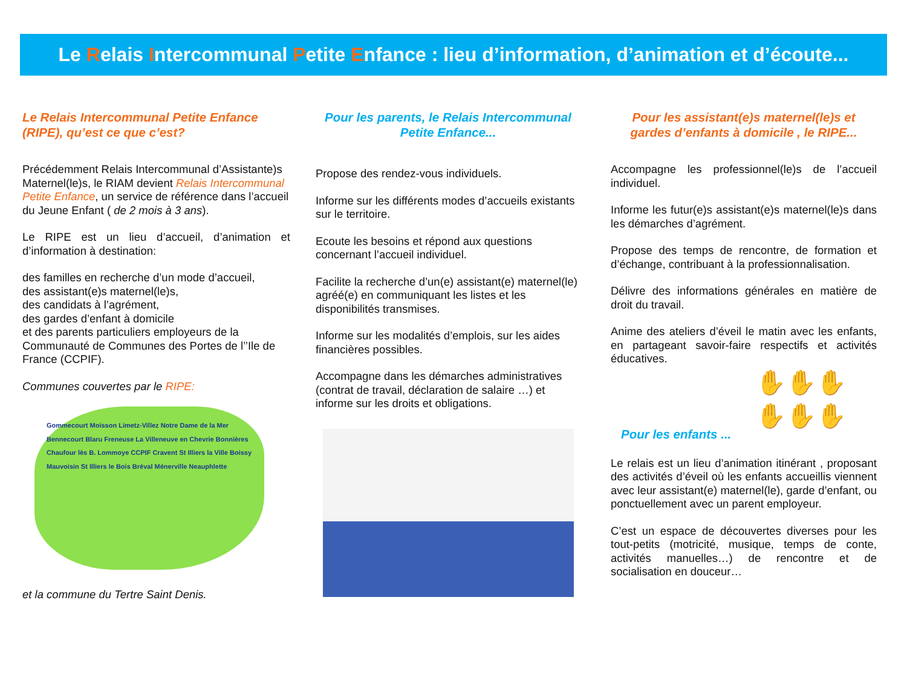Le Relais Intercommunal Petite Enfance : lieu d’information, d’animation et d’écoute...
Le Relais Intercommunal Petite Enfance (RIPE), qu’est ce que c’est?
Précédemment Relais Intercommunal d’Assistante)s Maternel(le)s, le RIAM devient Relais Intercommunal Petite Enfance, un service de référence dans l’accueil du Jeune Enfant ( de 2 mois à 3 ans).
Le RIPE est un lieu d’accueil, d’animation et d’information à destination:
des familles en recherche d’un mode d’accueil,
des assistant(e)s maternel(le)s,
des candidats à l’agrément,
des gardes d’enfant à domicile
et des parents particuliers employeurs de la Communauté de Communes des Portes de l’’Ile de France (CCPIF).
Communes couvertes par le RIPE:
Gommecourt Moisson Limetz-Villez Notre Dame de la Mer Bennecourt Blaru Freneuse La Villeneuve en Chevrie Bonnières Chaufour lès B. Lommoye CCPIF Cravent St Illiers la Ville Boissy Mauvoisin St Illiers le Bois Bréval Ménerville Neauphlette
et la commune du Tertre Saint Denis.
Pour les parents, le Relais Intercommunal Petite Enfance...
Propose des rendez-vous individuels.
Informe sur les différents modes d’accueils existants sur le territoire.
Ecoute les besoins et répond aux questions concernant l’accueil individuel.
Facilite la recherche d’un(e) assistant(e) maternel(le) agréé(e) en communiquant les listes et les disponibilités transmises.
Informe sur les modalités d’emplois, sur les aides financières possibles.
Accompagne dans les démarches administratives (contrat de travail, déclaration de salaire …) et informe sur les droits et obligations.
Pour les assistant(e)s maternel(le)s et gardes d’enfants à domicile , le RIPE...
Accompagne les professionnel(le)s de l’accueil individuel.
Informe les futur(e)s assistant(e)s maternel(le)s dans les démarches d’agrément.
Propose des temps de rencontre, de formation et d’échange, contribuant à la professionnalisation.
Délivre des informations générales en matière de droit du travail.
Anime des ateliers d’éveil le matin avec les enfants, en partageant savoir-faire respectifs et activités éducatives.
✋✋✋
✋✋✋
Pour les enfants ...
Le relais est un lieu d’animation itinérant , proposant des activités d’éveil où les enfants accueillis viennent avec leur assistant(e) maternel(le), garde d’enfant, ou ponctuellement avec un parent employeur.
C’est un espace de découvertes diverses pour les tout-petits (motricité, musique, temps de conte, activités manuelles…) de rencontre et de socialisation en douceur…